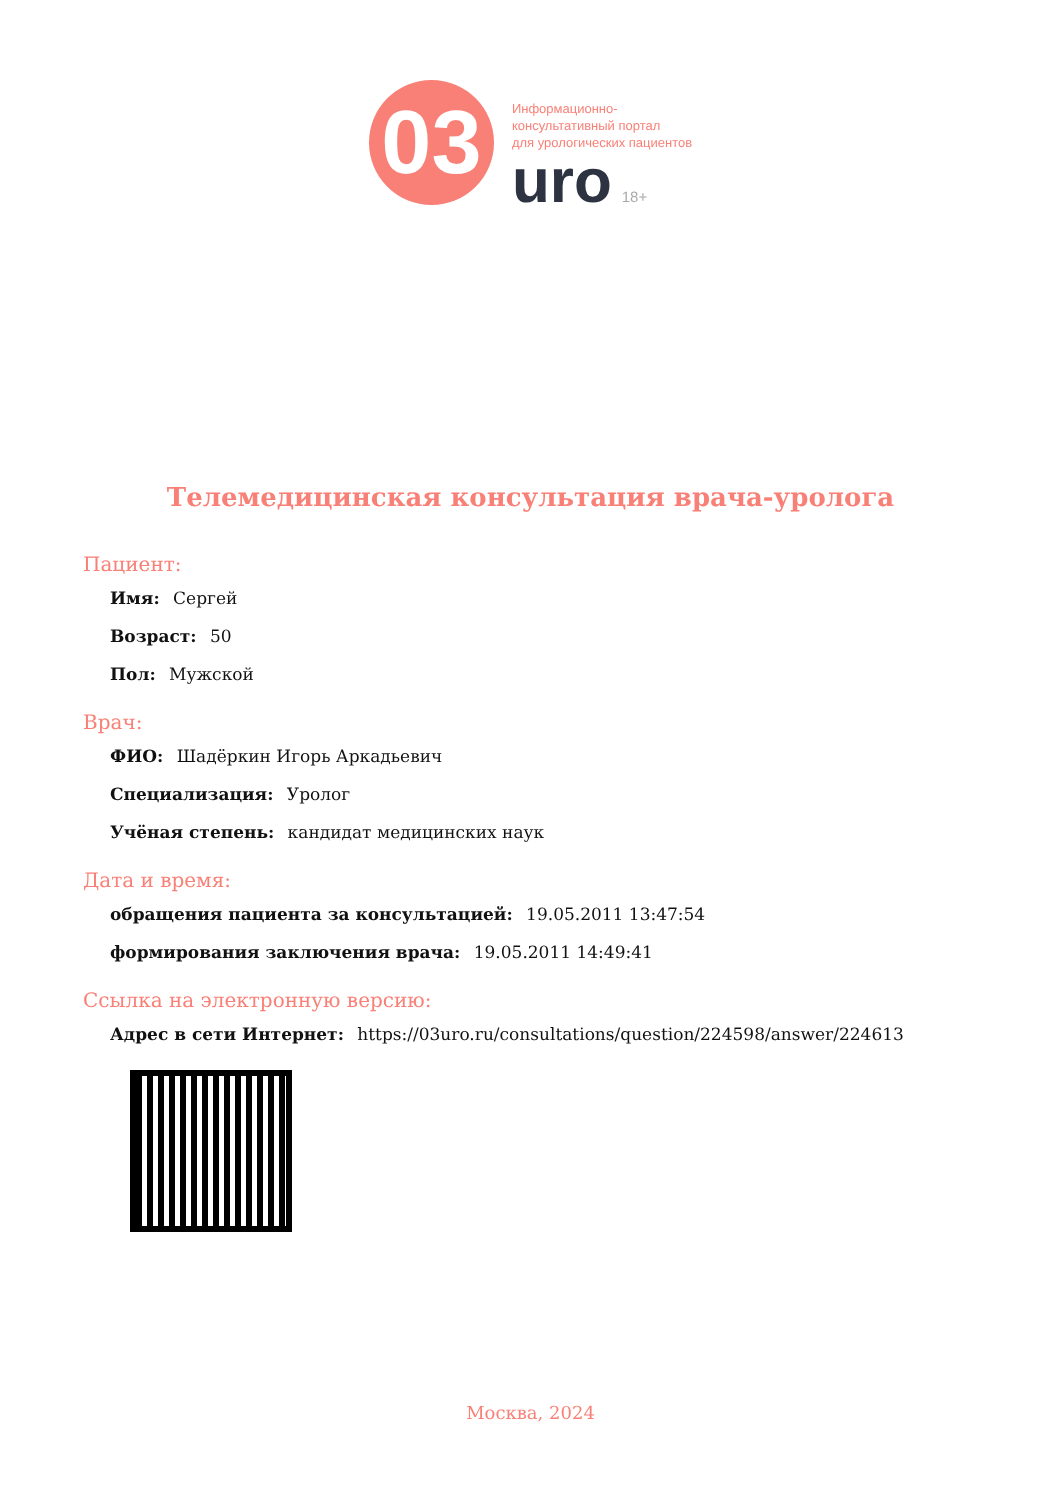03
Информационно-
консультативный портал
для урологических пациентов
uro 18+
Телемедицинская консультация врача-уролога
Пациент:
Имя: Сергей
Возраст: 50
Пол: Мужской
Врач:
ФИО: Шадёркин Игорь Аркадьевич
Специализация: Уролог
Учёная степень: кандидат медицинских наук
Дата и время:
обращения пациента за консультацией: 19.05.2011 13:47:54
формирования заключения врача: 19.05.2011 14:49:41
Ссылка на электронную версию:
Адрес в сети Интернет: https://03uro.ru/consultations/question/224598/answer/224613
Москва, 2024